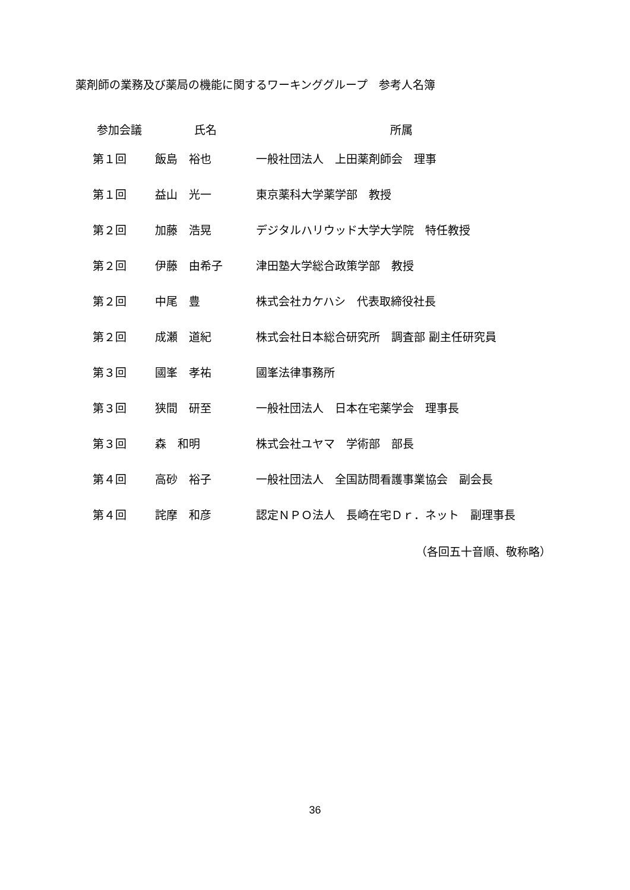薬剤師の業務及び薬局の機能に関するワーキンググループ　参考人名簿
| 参加会議 | 氏名 | 所属 |
| --- | --- | --- |
| 第１回 | 飯島 裕也 | 一般社団法人 上田薬剤師会 理事 |
| 第１回 | 益山 光一 | 東京薬科大学薬学部 教授 |
| 第２回 | 加藤 浩晃 | デジタルハリウッド大学大学院 特任教授 |
| 第２回 | 伊藤 由希子 | 津田塾大学総合政策学部 教授 |
| 第２回 | 中尾 豊 | 株式会社カケハシ 代表取締役社長 |
| 第２回 | 成瀬 道紀 | 株式会社日本総合研究所 調査部 副主任研究員 |
| 第３回 | 國峯 孝祐 | 國峯法律事務所 |
| 第３回 | 狭間 研至 | 一般社団法人 日本在宅薬学会 理事長 |
| 第３回 | 森 和明 | 株式会社ユヤマ 学術部 部長 |
| 第４回 | 高砂 裕子 | 一般社団法人 全国訪問看護事業協会 副会長 |
| 第４回 | 詫摩 和彦 | 認定ＮＰＯ法人 長崎在宅Ｄｒ．ネット 副理事長 |
（各回五十音順、敬称略）
36